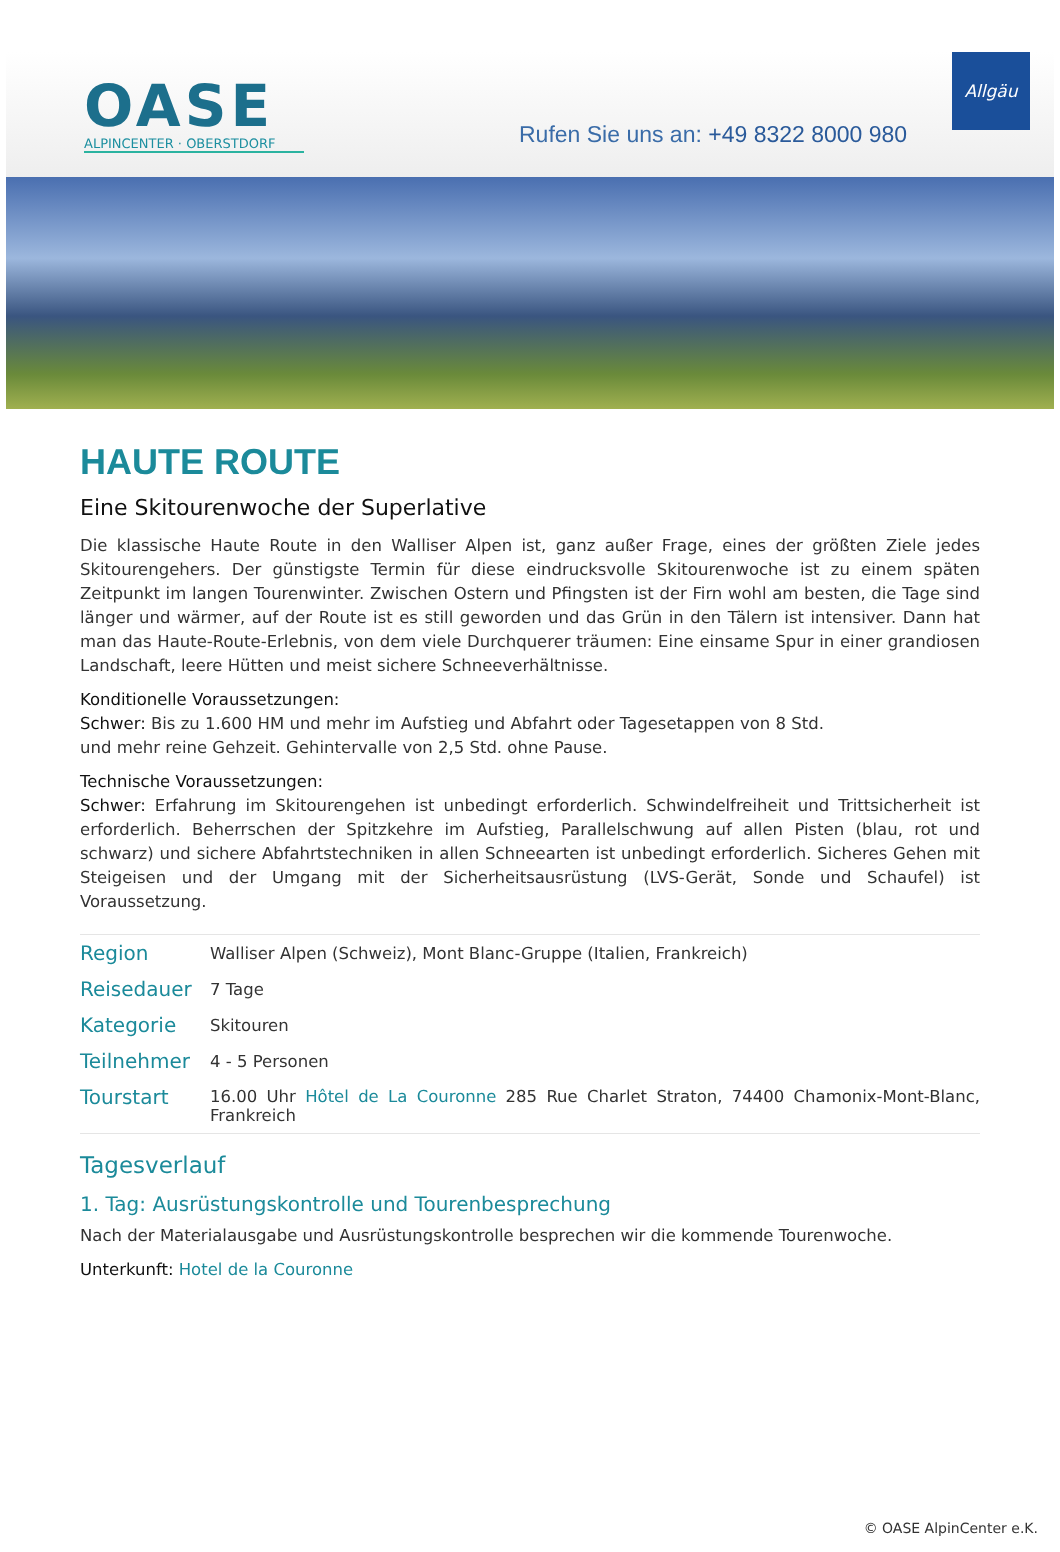OASE
ALPINCENTER · OBERSTDORF
Rufen Sie uns an: +49 8322 8000 980
Allgäu
HAUTE ROUTE
Eine Skitourenwoche der Superlative
Die klassische Haute Route in den Walliser Alpen ist, ganz außer Frage, eines der größten Ziele jedes Skitourengehers. Der günstigste Termin für diese eindrucksvolle Skitourenwoche ist zu einem späten Zeitpunkt im langen Tourenwinter. Zwischen Ostern und Pfingsten ist der Firn wohl am besten, die Tage sind länger und wärmer, auf der Route ist es still geworden und das Grün in den Tälern ist intensiver. Dann hat man das Haute-Route-Erlebnis, von dem viele Durchquerer träumen: Eine einsame Spur in einer grandiosen Landschaft, leere Hütten und meist sichere Schneeverhältnisse.
Konditionelle Voraussetzungen:
Schwer: Bis zu 1.600 HM und mehr im Aufstieg und Abfahrt oder Tagesetappen von 8 Std.
und mehr reine Gehzeit. Gehintervalle von 2,5 Std. ohne Pause.
Technische Voraussetzungen:
Schwer: Erfahrung im Skitourengehen ist unbedingt erforderlich. Schwindelfreiheit und Trittsicherheit ist erforderlich. Beherrschen der Spitzkehre im Aufstieg, Parallelschwung auf allen Pisten (blau, rot und schwarz) und sichere Abfahrtstechniken in allen Schneearten ist unbedingt erforderlich. Sicheres Gehen mit Steigeisen und der Umgang mit der Sicherheitsausrüstung (LVS-Gerät, Sonde und Schaufel) ist Voraussetzung.
| Region | Walliser Alpen (Schweiz), Mont Blanc-Gruppe (Italien, Frankreich) |
| Reisedauer | 7 Tage |
| Kategorie | Skitouren |
| Teilnehmer | 4 - 5 Personen |
| Tourstart | 16.00 Uhr Hôtel de La Couronne 285 Rue Charlet Straton, 74400 Chamonix-Mont-Blanc, Frankreich |
Tagesverlauf
1. Tag: Ausrüstungskontrolle und Tourenbesprechung
Nach der Materialausgabe und Ausrüstungskontrolle besprechen wir die kommende Tourenwoche.
Unterkunft: Hotel de la Couronne
© OASE AlpinCenter e.K.